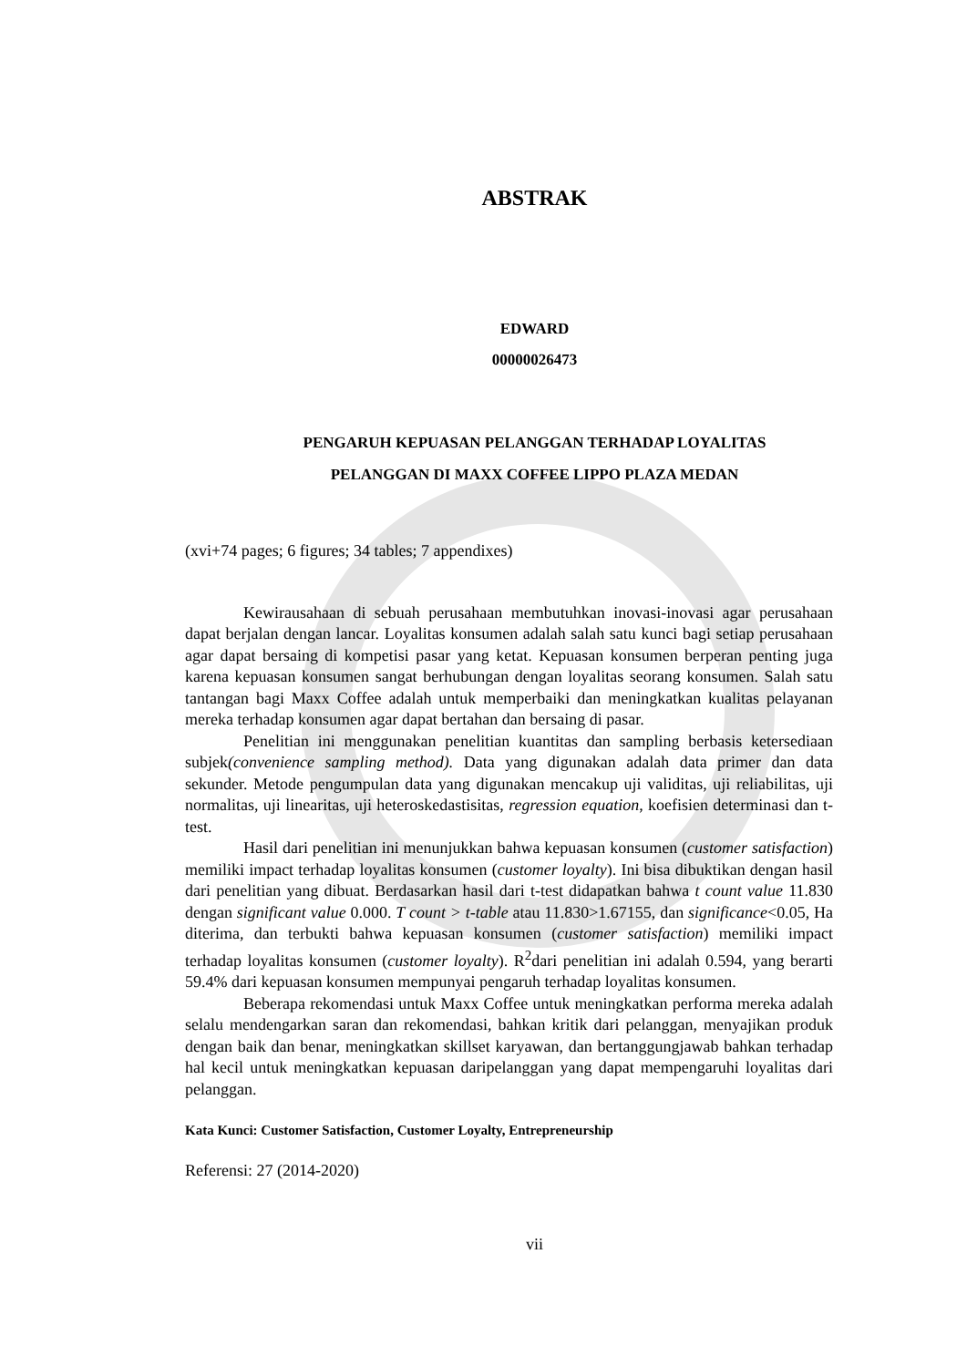ABSTRAK
EDWARD
00000026473
PENGARUH KEPUASAN PELANGGAN TERHADAP LOYALITAS
PELANGGAN DI MAXX COFFEE LIPPO PLAZA MEDAN
(xvi+74 pages; 6 figures; 34 tables; 7 appendixes)
Kewirausahaan di sebuah perusahaan membutuhkan inovasi-inovasi agar perusahaan dapat berjalan dengan lancar. Loyalitas konsumen adalah salah satu kunci bagi setiap perusahaan agar dapat bersaing di kompetisi pasar yang ketat. Kepuasan konsumen berperan penting juga karena kepuasan konsumen sangat berhubungan dengan loyalitas seorang konsumen. Salah satu tantangan bagi Maxx Coffee adalah untuk memperbaiki dan meningkatkan kualitas pelayanan mereka terhadap konsumen agar dapat bertahan dan bersaing di pasar.
Penelitian ini menggunakan penelitian kuantitas dan sampling berbasis ketersediaan subjek(convenience sampling method). Data yang digunakan adalah data primer dan data sekunder. Metode pengumpulan data yang digunakan mencakup uji validitas, uji reliabilitas, uji normalitas, uji linearitas, uji heteroskedastisitas, regression equation, koefisien determinasi dan t-test.
Hasil dari penelitian ini menunjukkan bahwa kepuasan konsumen (customer satisfaction) memiliki impact terhadap loyalitas konsumen (customer loyalty). Ini bisa dibuktikan dengan hasil dari penelitian yang dibuat. Berdasarkan hasil dari t-test didapatkan bahwa t count value 11.830 dengan significant value 0.000. T count > t-table atau 11.830>1.67155, dan significance<0.05, Ha diterima, dan terbukti bahwa kepuasan konsumen (customer satisfaction) memiliki impact terhadap loyalitas konsumen (customer loyalty). R<sup>2</sup>dari penelitian ini adalah 0.594, yang berarti 59.4% dari kepuasan konsumen mempunyai pengaruh terhadap loyalitas konsumen.
Beberapa rekomendasi untuk Maxx Coffee untuk meningkatkan performa mereka adalah selalu mendengarkan saran dan rekomendasi, bahkan kritik dari pelanggan, menyajikan produk dengan baik dan benar, meningkatkan skillset karyawan, dan bertanggungjawab bahkan terhadap hal kecil untuk meningkatkan kepuasan daripelanggan yang dapat mempengaruhi loyalitas dari pelanggan.
Kata Kunci: Customer Satisfaction, Customer Loyalty, Entrepreneurship
Referensi: 27 (2014-2020)
vii